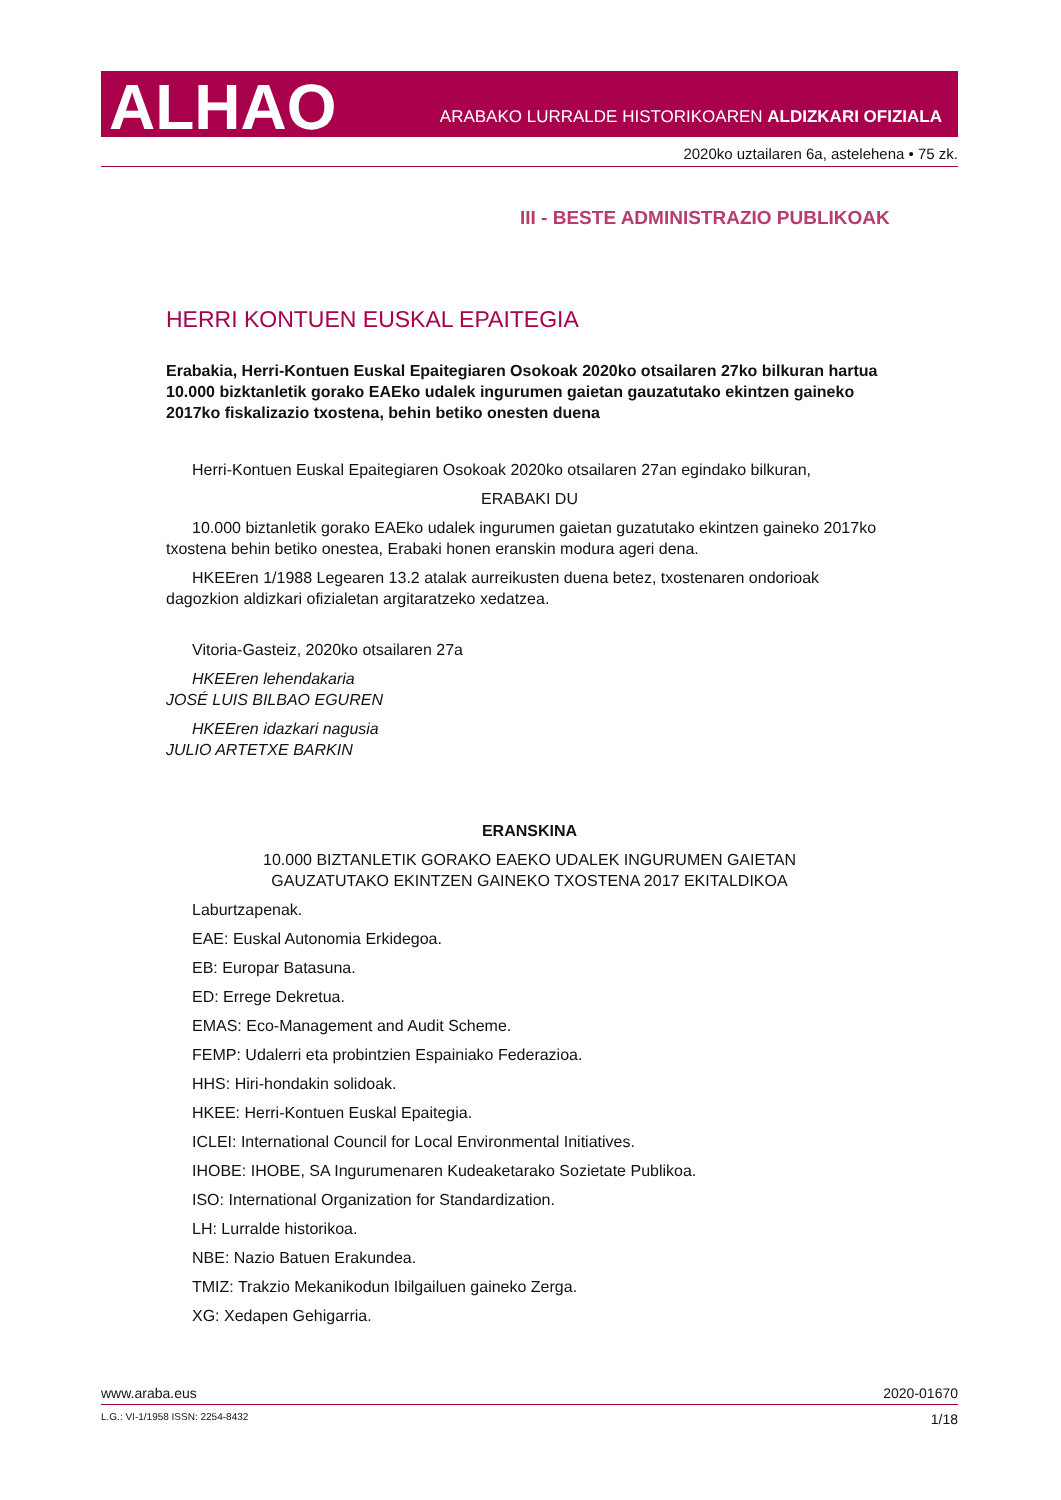ALHAO
ARABAKO LURRALDE HISTORIKOAREN ALDIZKARI OFIZIALA
2020ko uztailaren 6a, astelehena • 75 zk.
III - BESTE ADMINISTRAZIO PUBLIKOAK
HERRI KONTUEN EUSKAL EPAITEGIA
Erabakia, Herri-Kontuen Euskal Epaitegiaren Osokoak 2020ko otsailaren 27ko bilkuran hartua 10.000 bizktanletik gorako EAEko udalek ingurumen gaietan gauzatutako ekintzen gaineko 2017ko fiskalizazio txostena, behin betiko onesten duena
Herri-Kontuen Euskal Epaitegiaren Osokoak 2020ko otsailaren 27an egindako bilkuran,
ERABAKI DU
10.000 biztanletik gorako EAEko udalek ingurumen gaietan guzatutako ekintzen gaineko 2017ko txostena behin betiko onestea, Erabaki honen eranskin modura ageri dena.
HKEEren 1/1988 Legearen 13.2 atalak aurreikusten duena betez, txostenaren ondorioak dagozkion aldizkari ofizialetan argitaratzeko xedatzea.
Vitoria-Gasteiz, 2020ko otsailaren 27a
HKEEren lehendakaria
JOSÉ LUIS BILBAO EGUREN
HKEEren idazkari nagusia
JULIO ARTETXE BARKIN
ERANSKINA
10.000 BIZTANLETIK GORAKO EAEKO UDALEK INGURUMEN GAIETAN
GAUZATUTAKO EKINTZEN GAINEKO TXOSTENA 2017 EKITALDIKOA
Laburtzapenak.
EAE: Euskal Autonomia Erkidegoa.
EB: Europar Batasuna.
ED: Errege Dekretua.
EMAS: Eco-Management and Audit Scheme.
FEMP: Udalerri eta probintzien Espainiako Federazioa.
HHS: Hiri-hondakin solidoak.
HKEE: Herri-Kontuen Euskal Epaitegia.
ICLEI: International Council for Local Environmental Initiatives.
IHOBE: IHOBE, SA Ingurumenaren Kudeaketarako Sozietate Publikoa.
ISO: International Organization for Standardization.
LH: Lurralde historikoa.
NBE: Nazio Batuen Erakundea.
TMIZ: Trakzio Mekanikodun Ibilgailuen gaineko Zerga.
XG: Xedapen Gehigarria.
www.araba.eus 2020-01670
L.G.: VI-1/1958 ISSN: 2254-8432 1/18